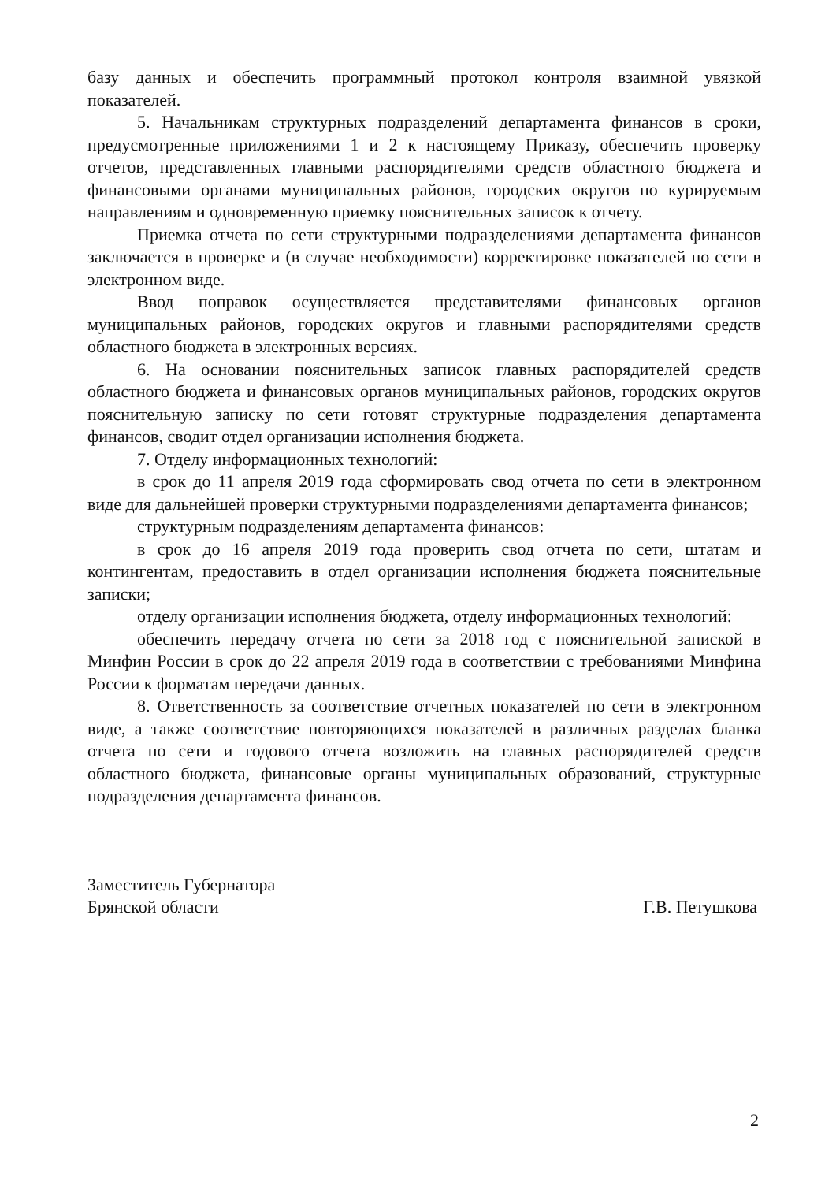базу данных и обеспечить программный протокол контроля взаимной увязкой показателей.
5. Начальникам структурных подразделений департамента финансов в сроки, предусмотренные приложениями 1 и 2 к настоящему Приказу, обеспечить проверку отчетов, представленных главными распорядителями средств областного бюджета и финансовыми органами муниципальных районов, городских округов по курируемым направлениям и одновременную приемку пояснительных записок к отчету.
Приемка отчета по сети структурными подразделениями департамента финансов заключается в проверке и (в случае необходимости) корректировке показателей по сети в электронном виде.
Ввод поправок осуществляется представителями финансовых органов муниципальных районов, городских округов и главными распорядителями средств областного бюджета в электронных версиях.
6. На основании пояснительных записок главных распорядителей средств областного бюджета и финансовых органов муниципальных районов, городских округов пояснительную записку по сети готовят структурные подразделения департамента финансов, сводит отдел организации исполнения бюджета.
7. Отделу информационных технологий:
в срок до 11 апреля 2019 года сформировать свод отчета по сети в электронном виде для дальнейшей проверки структурными подразделениями департамента финансов;
структурным подразделениям департамента финансов:
в срок до 16 апреля 2019 года проверить свод отчета по сети, штатам и контингентам, предоставить в отдел организации исполнения бюджета пояснительные записки;
отделу организации исполнения бюджета, отделу информационных технологий:
обеспечить передачу отчета по сети за 2018 год с пояснительной запиской в Минфин России в срок до 22 апреля 2019 года в соответствии с требованиями Минфина России к форматам передачи данных.
8. Ответственность за соответствие отчетных показателей по сети в электронном виде, а также соответствие повторяющихся показателей в различных разделах бланка отчета по сети и годового отчета возложить на главных распорядителей средств областного бюджета, финансовые органы муниципальных образований, структурные подразделения департамента финансов.
Заместитель Губернатора
Брянской области
Г.В. Петушкова
2